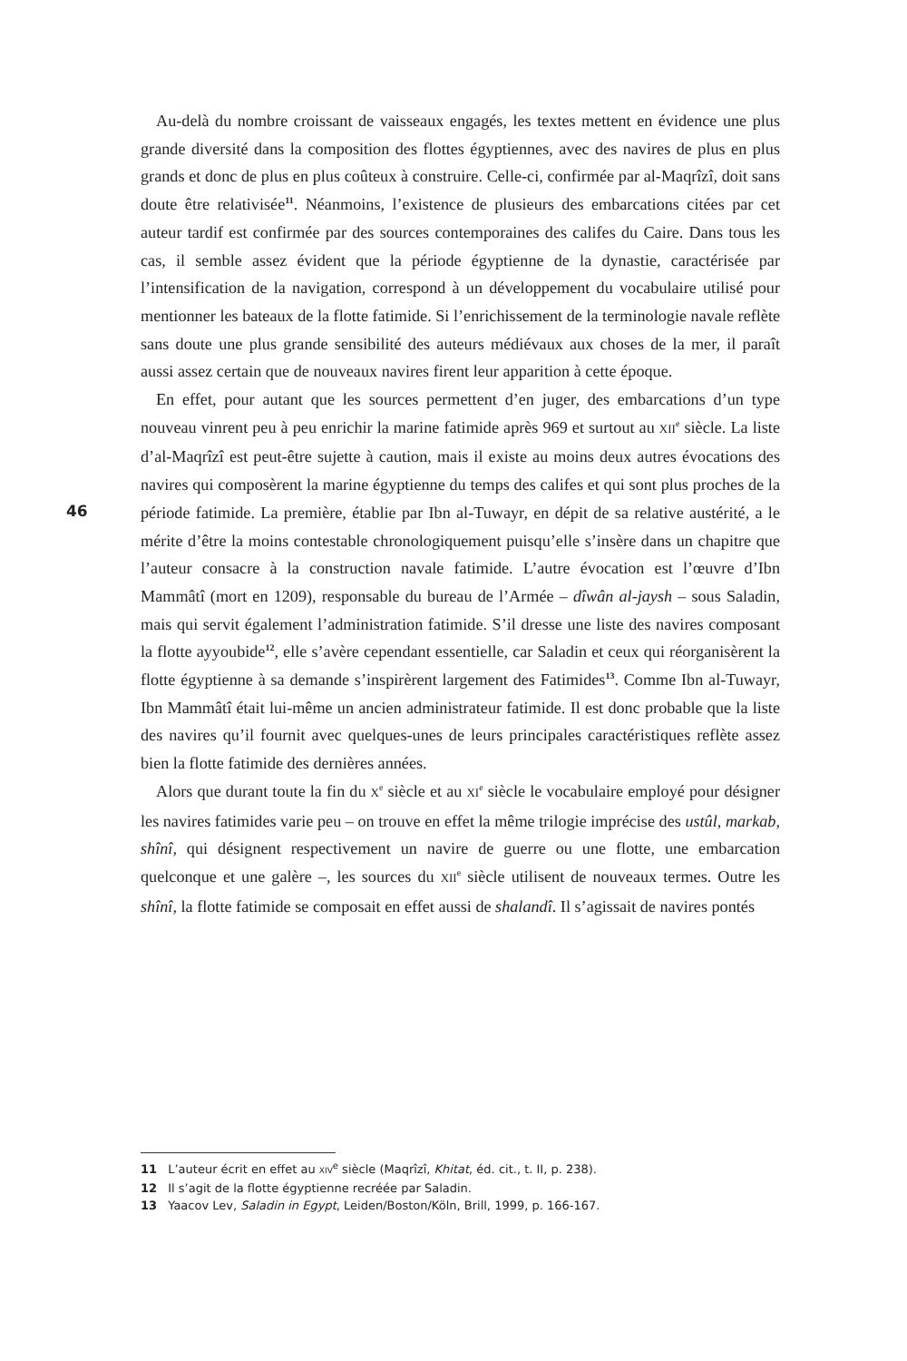46
Au-delà du nombre croissant de vaisseaux engagés, les textes mettent en évidence une plus grande diversité dans la composition des flottes égyptiennes, avec des navires de plus en plus grands et donc de plus en plus coûteux à construire. Celle-ci, confirmée par al-Maqrîzî, doit sans doute être relativisée<sup>11</sup>. Néanmoins, l’existence de plusieurs des embarcations citées par cet auteur tardif est confirmée par des sources contemporaines des califes du Caire. Dans tous les cas, il semble assez évident que la période égyptienne de la dynastie, caractérisée par l’intensification de la navigation, correspond à un développement du vocabulaire utilisé pour mentionner les bateaux de la flotte fatimide. Si l’enrichissement de la terminologie navale reflète sans doute une plus grande sensibilité des auteurs médiévaux aux choses de la mer, il paraît aussi assez certain que de nouveaux navires firent leur apparition à cette époque.
En effet, pour autant que les sources permettent d’en juger, des embarcations d’un type nouveau vinrent peu à peu enrichir la marine fatimide après 969 et surtout au XII<sup>e</sup> siècle. La liste d’al-Maqrîzî est peut-être sujette à caution, mais il existe au moins deux autres évocations des navires qui composèrent la marine égyptienne du temps des califes et qui sont plus proches de la période fatimide. La première, établie par Ibn al-Tuwayr, en dépit de sa relative austérité, a le mérite d’être la moins contestable chronologiquement puisqu’elle s’insère dans un chapitre que l’auteur consacre à la construction navale fatimide. L’autre évocation est l’œuvre d’Ibn Mammâtî (mort en 1209), responsable du bureau de l’Armée – dîwân al-jaysh – sous Saladin, mais qui servit également l’administration fatimide. S’il dresse une liste des navires composant la flotte ayyoubide<sup>12</sup>, elle s’avère cependant essentielle, car Saladin et ceux qui réorganisèrent la flotte égyptienne à sa demande s’inspirèrent largement des Fatimides<sup>13</sup>. Comme Ibn al-Tuwayr, Ibn Mammâtî était lui-même un ancien administrateur fatimide. Il est donc probable que la liste des navires qu’il fournit avec quelques-unes de leurs principales caractéristiques reflète assez bien la flotte fatimide des dernières années.
Alors que durant toute la fin du X<sup>e</sup> siècle et au XI<sup>e</sup> siècle le vocabulaire employé pour désigner les navires fatimides varie peu – on trouve en effet la même trilogie imprécise des ustûl, markab, shînî, qui désignent respectivement un navire de guerre ou une flotte, une embarcation quelconque et une galère –, les sources du XII<sup>e</sup> siècle utilisent de nouveaux termes. Outre les shînî, la flotte fatimide se composait en effet aussi de shalandî. Il s’agissait de navires pontés
11 L’auteur écrit en effet au XIV<sup>e</sup> siècle (Maqrîzî, Khitat, éd. cit., t. II, p. 238).
12 Il s’agit de la flotte égyptienne recréée par Saladin.
13 Yaacov Lev, Saladin in Egypt, Leiden/Boston/Köln, Brill, 1999, p. 166-167.